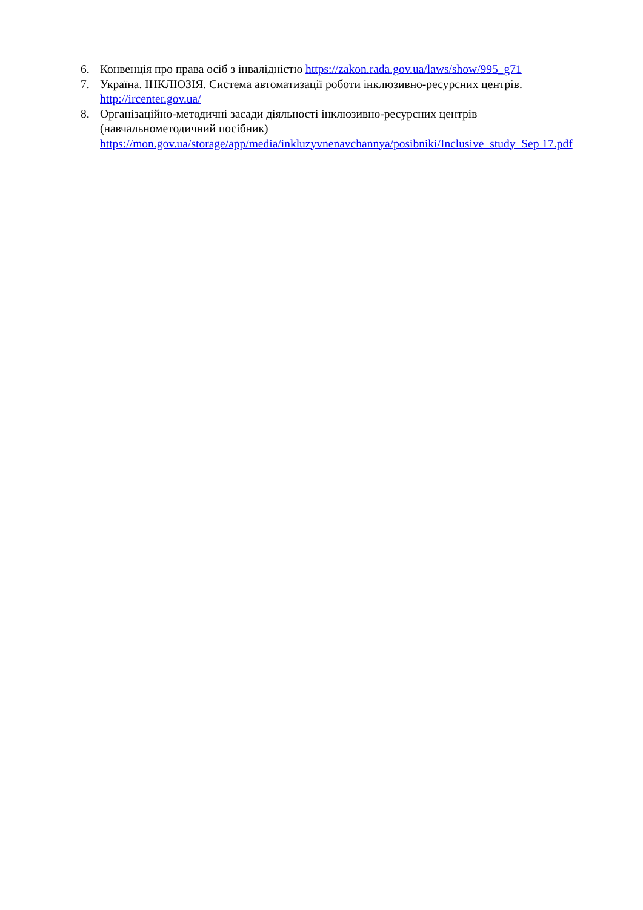6. Конвенція про права осіб з інвалідністю https://zakon.rada.gov.ua/laws/show/995_g71
7. Україна. ІНКЛЮЗІЯ. Система автоматизації роботи інклюзивно-ресурсних центрів.
http://ircenter.gov.ua/
8. Організаційно-методичні засади діяльності інклюзивно-ресурсних центрів
(навчальнометодичний посібник)
https://mon.gov.ua/storage/app/media/inkluzyvnenavchannya/posibniki/Inclusive_study_Sep 17.pdf